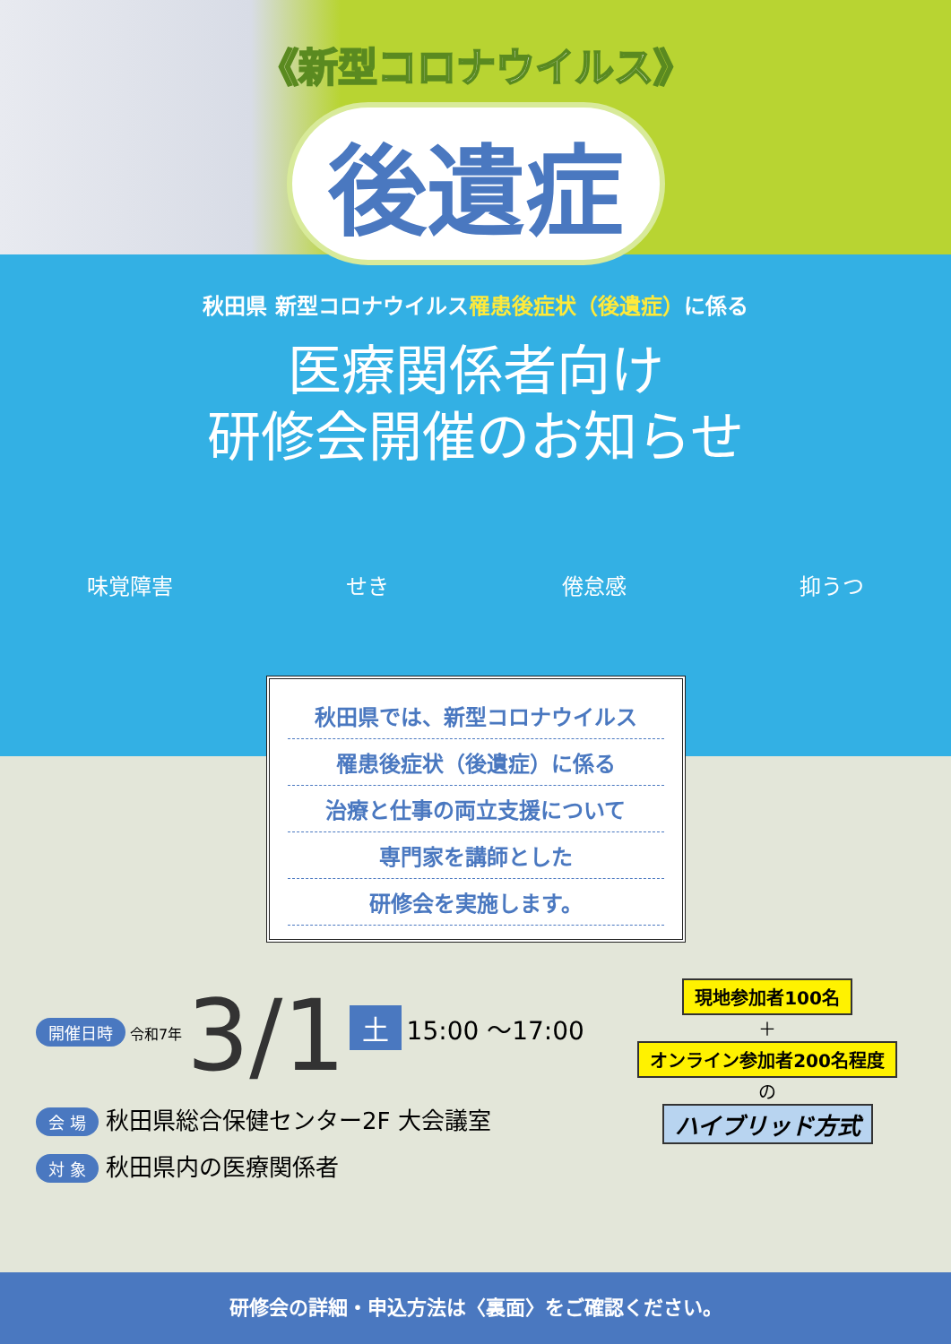《新型コロナウイルス》
後遺症
秋田県 新型コロナウイルス罹患後症状（後遺症）に係る
医療関係者向け
研修会開催のお知らせ
味覚障害 せき 倦怠感 抑うつ
秋田県では、新型コロナウイルス
罹患後症状（後遺症）に係る
治療と仕事の両立支援について
専門家を講師とした
研修会を実施します。
開催日時 令和7年 3/1 土 15:00 ～17:00
会 場 秋田県総合保健センター2F 大会議室
対 象 秋田県内の医療関係者
現地参加者100名
＋
オンライン参加者200名程度
の
ハイブリッド方式
研修会の詳細・申込方法は〈裏面〉をご確認ください。